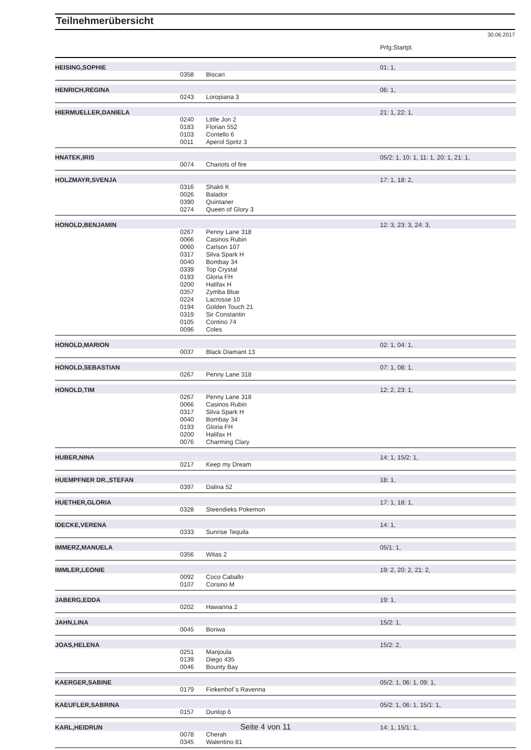Teilnehmerübersicht
30.06.2017
| | | | Prfg:Startpl. |
| HEISING,SOPHIE | | | 01: 1, |
| | 0358 | Biscari | |
| HENRICH,REGINA | | | 06: 1, |
| | 0243 | Loropiana 3 | |
| HIERMUELLER,DANIELA | | | 21: 1, 22: 1, |
| | 0240 | Little Jon 2 | |
| | 0183 | Florian 552 | |
| | 0103 | Contello 6 | |
| | 0011 | Aperol Spritz 3 | |
| HNATEK,IRIS | | | 05/2: 1, 10: 1, 11: 1, 20: 1, 21: 1, |
| | 0074 | Chariots of fire | |
| HOLZMAYR,SVENJA | | | 17: 1, 18: 2, |
| | 0316 | Shakti K | |
| | 0026 | Balador | |
| | 0390 | Quintaner | |
| | 0274 | Queen of Glory 3 | |
| HONOLD,BENJAMIN | | | 12: 3, 23: 3, 24: 3, |
| | 0267 | Penny Lane 318 | |
| | 0066 | Casinos Rubin | |
| | 0060 | Carlson 107 | |
| | 0317 | Silva Spark H | |
| | 0040 | Bombay 34 | |
| | 0339 | Top Crystal | |
| | 0193 | Gloria FH | |
| | 0200 | Halifax H | |
| | 0357 | Zymba Blue | |
| | 0224 | Lacrosse 10 | |
| | 0194 | Golden Touch 21 | |
| | 0319 | Sir Constantin | |
| | 0105 | Contino 74 | |
| | 0096 | Coles | |
| HONOLD,MARION | | | 02: 1, 04: 1, |
| | 0037 | Black Diamant 13 | |
| HONOLD,SEBASTIAN | | | 07: 1, 08: 1, |
| | 0267 | Penny Lane 318 | |
| HONOLD,TIM | | | 12: 2, 23: 1, |
| | 0267 | Penny Lane 318 | |
| | 0066 | Casinos Rubin | |
| | 0317 | Silva Spark H | |
| | 0040 | Bombay 34 | |
| | 0193 | Gloria FH | |
| | 0200 | Halifax H | |
| | 0076 | Charming Clary | |
| HUBER,NINA | | | 14: 1, 15/2: 1, |
| | 0217 | Keep my Dream | |
| HUEMPFNER DR.,STEFAN | | | 18: 1, |
| | 0397 | Dalina 52 | |
| HUETHER,GLORIA | | | 17: 1, 18: 1, |
| | 0328 | Steendieks Pokemon | |
| IDECKE,VERENA | | | 14: 1, |
| | 0333 | Sunrise Tequila | |
| IMMERZ,MANUELA | | | 05/1: 1, |
| | 0356 | Witas 2 | |
| IMMLER,LEONIE | | | 19: 2, 20: 2, 21: 2, |
| | 0092 | Coco Caballo | |
| | 0107 | Corsino M | |
| JABERG,EDDA | | | 19: 1, |
| | 0202 | Hawanna 2 | |
| JAHN,LINA | | | 15/2: 1, |
| | 0045 | Boriwa | |
| JOAS,HELENA | | | 15/2: 2, |
| | 0251 | Manjoula | |
| | 0139 | Diego 435 | |
| | 0046 | Bounty Bay | |
| KAERGER,SABINE | | | 05/2: 1, 06: 1, 09: 1, |
| | 0179 | Finkenhof`s Ravenna | |
| KAEUFLER,SABRINA | | | 05/2: 1, 06: 1, 15/1: 1, |
| | 0157 | Dunlop 6 | |
| KARL,HEIDRUN | | | 14: 1, 15/1: 1, |
| | 0078 | Cherah | |
| | 0345 | Walentino 81 | |
Seite 4 von 11